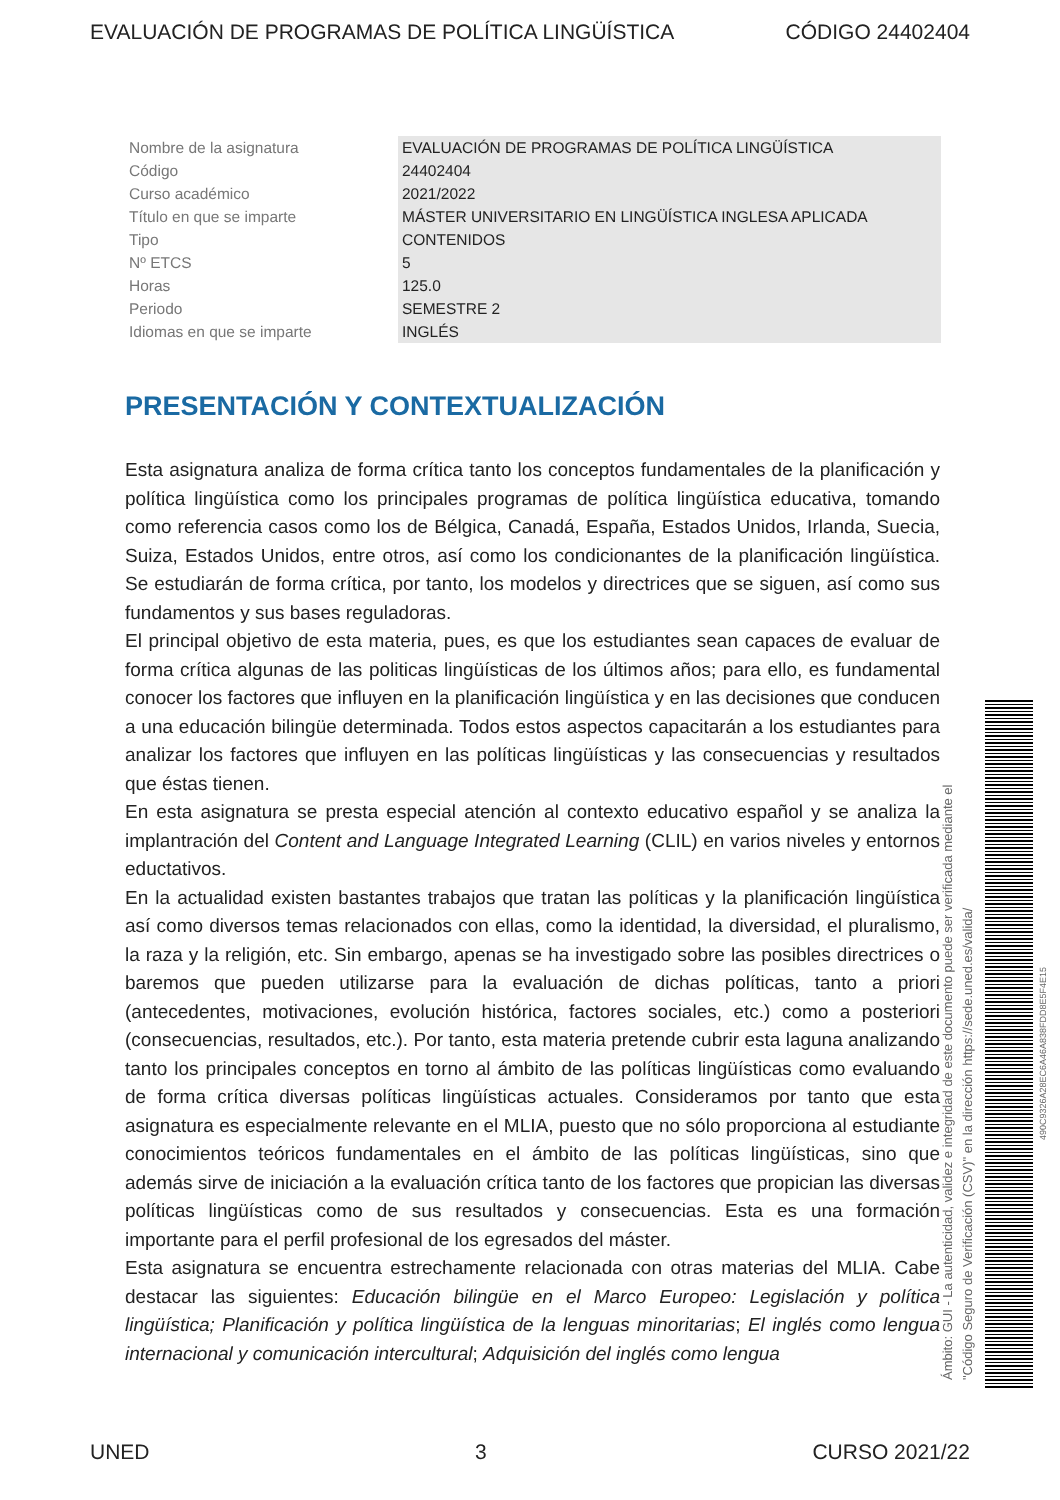EVALUACIÓN DE PROGRAMAS DE POLÍTICA LINGÜÍSTICA CÓDIGO 24402404
| Nombre de la asignatura | EVALUACIÓN DE PROGRAMAS DE POLÍTICA LINGÜÍSTICA |
| Código | 24402404 |
| Curso académico | 2021/2022 |
| Título en que se imparte | MÁSTER UNIVERSITARIO EN LINGÜÍSTICA INGLESA APLICADA |
| Tipo | CONTENIDOS |
| Nº ETCS | 5 |
| Horas | 125.0 |
| Periodo | SEMESTRE 2 |
| Idiomas en que se imparte | INGLÉS |
PRESENTACIÓN Y CONTEXTUALIZACIÓN
Esta asignatura analiza de forma crítica tanto los conceptos fundamentales de la planificación y política lingüística como los principales programas de política lingüística educativa, tomando como referencia casos como los de Bélgica, Canadá, España, Estados Unidos, Irlanda, Suecia, Suiza, Estados Unidos, entre otros, así como los condicionantes de la planificación lingüística. Se estudiarán de forma crítica, por tanto, los modelos y directrices que se siguen, así como sus fundamentos y sus bases reguladoras.
El principal objetivo de esta materia, pues, es que los estudiantes sean capaces de evaluar de forma crítica algunas de las politicas lingüísticas de los últimos años; para ello, es fundamental conocer los factores que influyen en la planificación lingüística y en las decisiones que conducen a una educación bilingüe determinada. Todos estos aspectos capacitarán a los estudiantes para analizar los factores que influyen en las políticas lingüísticas y las consecuencias y resultados que éstas tienen.
En esta asignatura se presta especial atención al contexto educativo español y se analiza la implantración del Content and Language Integrated Learning (CLIL) en varios niveles y entornos eductativos.
En la actualidad existen bastantes trabajos que tratan las políticas y la planificación lingüística así como diversos temas relacionados con ellas, como la identidad, la diversidad, el pluralismo, la raza y la religión, etc. Sin embargo, apenas se ha investigado sobre las posibles directrices o baremos que pueden utilizarse para la evaluación de dichas políticas, tanto a priori (antecedentes, motivaciones, evolución histórica, factores sociales, etc.) como a posteriori (consecuencias, resultados, etc.). Por tanto, esta materia pretende cubrir esta laguna analizando tanto los principales conceptos en torno al ámbito de las políticas lingüísticas como evaluando de forma crítica diversas políticas lingüísticas actuales. Consideramos por tanto que esta asignatura es especialmente relevante en el MLIA, puesto que no sólo proporciona al estudiante conocimientos teóricos fundamentales en el ámbito de las políticas lingüísticas, sino que además sirve de iniciación a la evaluación crítica tanto de los factores que propician las diversas políticas lingüísticas como de sus resultados y consecuencias. Esta es una formación importante para el perfil profesional de los egresados del máster.
Esta asignatura se encuentra estrechamente relacionada con otras materias del MLIA. Cabe destacar las siguientes: Educación bilingüe en el Marco Europeo: Legislación y política lingüística; Planificación y política lingüística de la lenguas minoritarias; El inglés como lengua internacional y comunicación intercultural; Adquisición del inglés como lengua
Ámbito: GUI - La autenticidad, validez e integridad de este documento puede ser verificada mediante el
"Código Seguro de Verificación (CSV)" en la dirección https://sede.uned.es/valida/
490C9326A28EC6A46A838FDD8E5F4E15
UNED 3 CURSO 2021/22